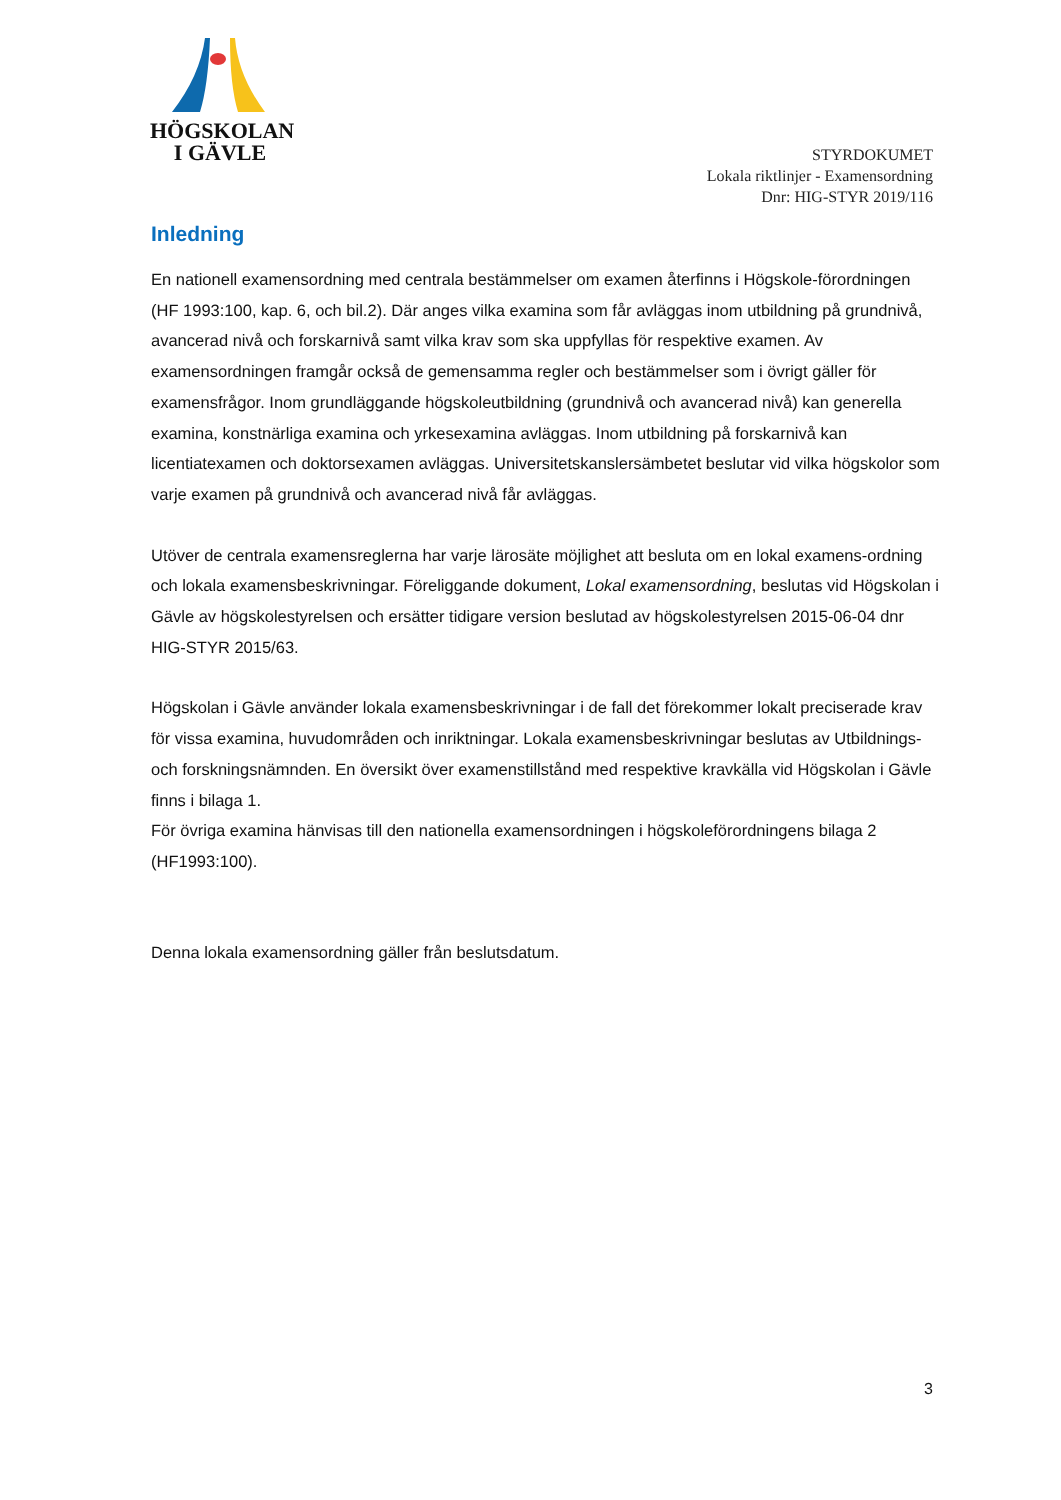HÖGSKOLAN
I GÄVLE
STYRDOKUMET
Lokala riktlinjer - Examensordning
Dnr: HIG-STYR 2019/116
Inledning
En nationell examensordning med centrala bestämmelser om examen återfinns i Högskole-förordningen (HF 1993:100, kap. 6, och bil.2). Där anges vilka examina som får avläggas inom utbildning på grundnivå, avancerad nivå och forskarnivå samt vilka krav som ska uppfyllas för respektive examen. Av examensordningen framgår också de gemensamma regler och bestämmelser som i övrigt gäller för examensfrågor. Inom grundläggande högskoleutbildning (grundnivå och avancerad nivå) kan generella examina, konstnärliga examina och yrkesexamina avläggas. Inom utbildning på forskarnivå kan licentiatexamen och doktorsexamen avläggas. Universitetskanslersämbetet beslutar vid vilka högskolor som varje examen på grundnivå och avancerad nivå får avläggas.
Utöver de centrala examensreglerna har varje lärosäte möjlighet att besluta om en lokal examens-ordning och lokala examensbeskrivningar. Föreliggande dokument, Lokal examensordning, beslutas vid Högskolan i Gävle av högskolestyrelsen och ersätter tidigare version beslutad av högskolestyrelsen 2015-06-04 dnr HIG-STYR 2015/63.
Högskolan i Gävle använder lokala examensbeskrivningar i de fall det förekommer lokalt preciserade krav för vissa examina, huvudområden och inriktningar. Lokala examensbeskrivningar beslutas av Utbildnings- och forskningsnämnden. En översikt över examenstillstånd med respektive kravkälla vid Högskolan i Gävle finns i bilaga 1.
För övriga examina hänvisas till den nationella examensordningen i högskoleförordningens bilaga 2 (HF1993:100).
Denna lokala examensordning gäller från beslutsdatum.
3